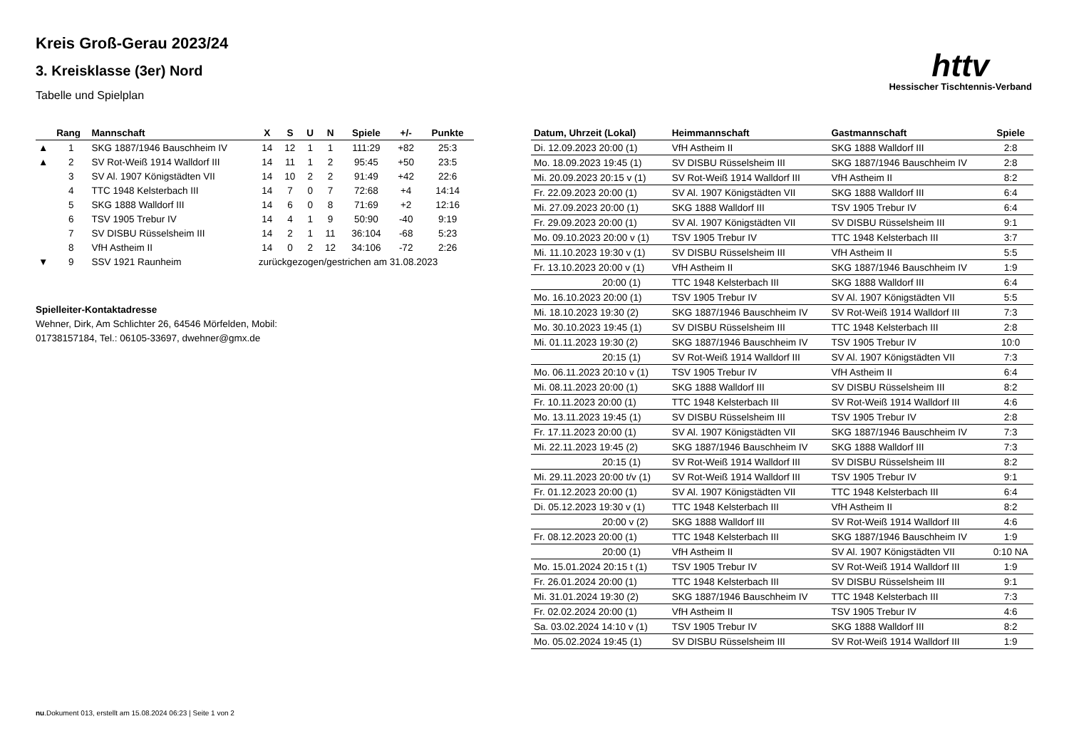httv
Hessischer Tischtennis-Verband
Kreis Groß-Gerau 2023/24
3. Kreisklasse (3er) Nord
Tabelle und Spielplan
| | Rang | Mannschaft | X | S | U | N | Spiele | +/- | Punkte |
| --- | --- | --- | --- | --- | --- | --- | --- | --- | --- |
| ▲ | 1 | SKG 1887/1946 Bauschheim IV | 14 | 12 | 1 | 1 | 111:29 | +82 | 25:3 |
| ▲ | 2 | SV Rot-Weiß 1914 Walldorf III | 14 | 11 | 1 | 2 | 95:45 | +50 | 23:5 |
| | 3 | SV Al. 1907 Königstädten VII | 14 | 10 | 2 | 2 | 91:49 | +42 | 22:6 |
| | 4 | TTC 1948 Kelsterbach III | 14 | 7 | 0 | 7 | 72:68 | +4 | 14:14 |
| | 5 | SKG 1888 Walldorf III | 14 | 6 | 0 | 8 | 71:69 | +2 | 12:16 |
| | 6 | TSV 1905 Trebur IV | 14 | 4 | 1 | 9 | 50:90 | -40 | 9:19 |
| | 7 | SV DISBU Rüsselsheim III | 14 | 2 | 1 | 11 | 36:104 | -68 | 5:23 |
| | 8 | VfH Astheim II | 14 | 0 | 2 | 12 | 34:106 | -72 | 2:26 |
| ▼ | 9 | SSV 1921 Raunheim | zurückgezogen/gestrichen am 31.08.2023 | | | | | | |
Spielleiter-Kontaktadresse
Wehner, Dirk, Am Schlichter 26, 64546 Mörfelden, Mobil:
01738157184, Tel.: 06105-33697, dwehner@gmx.de
| Datum, Uhrzeit (Lokal) | Heimmannschaft | Gastmannschaft | Spiele |
| --- | --- | --- | --- |
| Di. 12.09.2023 20:00 (1) | VfH Astheim II | SKG 1888 Walldorf III | 2:8 |
| Mo. 18.09.2023 19:45 (1) | SV DISBU Rüsselsheim III | SKG 1887/1946 Bauschheim IV | 2:8 |
| Mi. 20.09.2023 20:15 v (1) | SV Rot-Weiß 1914 Walldorf III | VfH Astheim II | 8:2 |
| Fr. 22.09.2023 20:00 (1) | SV Al. 1907 Königstädten VII | SKG 1888 Walldorf III | 6:4 |
| Mi. 27.09.2023 20:00 (1) | SKG 1888 Walldorf III | TSV 1905 Trebur IV | 6:4 |
| Fr. 29.09.2023 20:00 (1) | SV Al. 1907 Königstädten VII | SV DISBU Rüsselsheim III | 9:1 |
| Mo. 09.10.2023 20:00 v (1) | TSV 1905 Trebur IV | TTC 1948 Kelsterbach III | 3:7 |
| Mi. 11.10.2023 19:30 v (1) | SV DISBU Rüsselsheim III | VfH Astheim II | 5:5 |
| Fr. 13.10.2023 20:00 v (1) | VfH Astheim II | SKG 1887/1946 Bauschheim IV | 1:9 |
| 20:00 (1) | TTC 1948 Kelsterbach III | SKG 1888 Walldorf III | 6:4 |
| Mo. 16.10.2023 20:00 (1) | TSV 1905 Trebur IV | SV Al. 1907 Königstädten VII | 5:5 |
| Mi. 18.10.2023 19:30 (2) | SKG 1887/1946 Bauschheim IV | SV Rot-Weiß 1914 Walldorf III | 7:3 |
| Mo. 30.10.2023 19:45 (1) | SV DISBU Rüsselsheim III | TTC 1948 Kelsterbach III | 2:8 |
| Mi. 01.11.2023 19:30 (2) | SKG 1887/1946 Bauschheim IV | TSV 1905 Trebur IV | 10:0 |
| 20:15 (1) | SV Rot-Weiß 1914 Walldorf III | SV Al. 1907 Königstädten VII | 7:3 |
| Mo. 06.11.2023 20:10 v (1) | TSV 1905 Trebur IV | VfH Astheim II | 6:4 |
| Mi. 08.11.2023 20:00 (1) | SKG 1888 Walldorf III | SV DISBU Rüsselsheim III | 8:2 |
| Fr. 10.11.2023 20:00 (1) | TTC 1948 Kelsterbach III | SV Rot-Weiß 1914 Walldorf III | 4:6 |
| Mo. 13.11.2023 19:45 (1) | SV DISBU Rüsselsheim III | TSV 1905 Trebur IV | 2:8 |
| Fr. 17.11.2023 20:00 (1) | SV Al. 1907 Königstädten VII | SKG 1887/1946 Bauschheim IV | 7:3 |
| Mi. 22.11.2023 19:45 (2) | SKG 1887/1946 Bauschheim IV | SKG 1888 Walldorf III | 7:3 |
| 20:15 (1) | SV Rot-Weiß 1914 Walldorf III | SV DISBU Rüsselsheim III | 8:2 |
| Mi. 29.11.2023 20:00 t/v (1) | SV Rot-Weiß 1914 Walldorf III | TSV 1905 Trebur IV | 9:1 |
| Fr. 01.12.2023 20:00 (1) | SV Al. 1907 Königstädten VII | TTC 1948 Kelsterbach III | 6:4 |
| Di. 05.12.2023 19:30 v (1) | TTC 1948 Kelsterbach III | VfH Astheim II | 8:2 |
| 20:00 v (2) | SKG 1888 Walldorf III | SV Rot-Weiß 1914 Walldorf III | 4:6 |
| Fr. 08.12.2023 20:00 (1) | TTC 1948 Kelsterbach III | SKG 1887/1946 Bauschheim IV | 1:9 |
| 20:00 (1) | VfH Astheim II | SV Al. 1907 Königstädten VII | 0:10 NA |
| Mo. 15.01.2024 20:15 t (1) | TSV 1905 Trebur IV | SV Rot-Weiß 1914 Walldorf III | 1:9 |
| Fr. 26.01.2024 20:00 (1) | TTC 1948 Kelsterbach III | SV DISBU Rüsselsheim III | 9:1 |
| Mi. 31.01.2024 19:30 (2) | SKG 1887/1946 Bauschheim IV | TTC 1948 Kelsterbach III | 7:3 |
| Fr. 02.02.2024 20:00 (1) | VfH Astheim II | TSV 1905 Trebur IV | 4:6 |
| Sa. 03.02.2024 14:10 v (1) | TSV 1905 Trebur IV | SKG 1888 Walldorf III | 8:2 |
| Mo. 05.02.2024 19:45 (1) | SV DISBU Rüsselsheim III | SV Rot-Weiß 1914 Walldorf III | 1:9 |
nu.Dokument 013, erstellt am 15.08.2024 06:23 | Seite 1 von 2